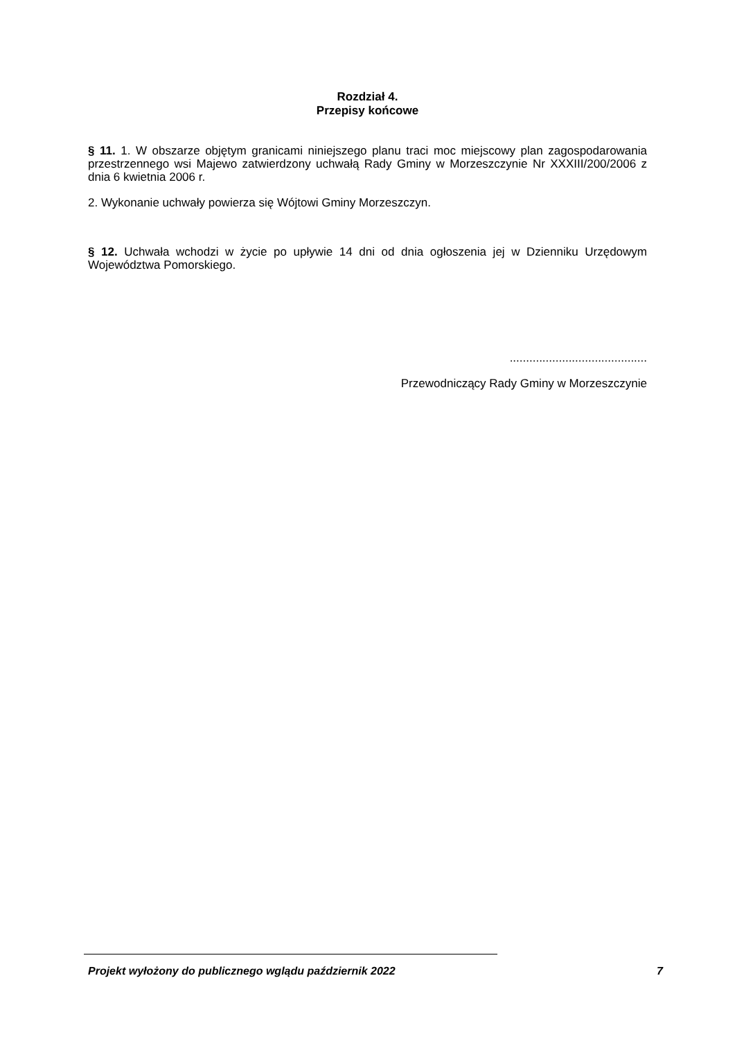Rozdział 4.
Przepisy końcowe
§ 11. 1. W obszarze objętym granicami niniejszego planu traci moc miejscowy plan zagospodarowania przestrzennego wsi Majewo zatwierdzony uchwałą Rady Gminy w Morzeszczynie Nr XXXIII/200/2006 z dnia 6 kwietnia 2006 r.
2. Wykonanie uchwały powierza się Wójtowi Gminy Morzeszczyn.
§ 12. Uchwała wchodzi w życie po upływie 14 dni od dnia ogłoszenia jej w Dzienniku Urzędowym Województwa Pomorskiego.
..........................................
Przewodniczący Rady Gminy w Morzeszczynie
Projekt wyłożony do publicznego wglądu październik 2022 7